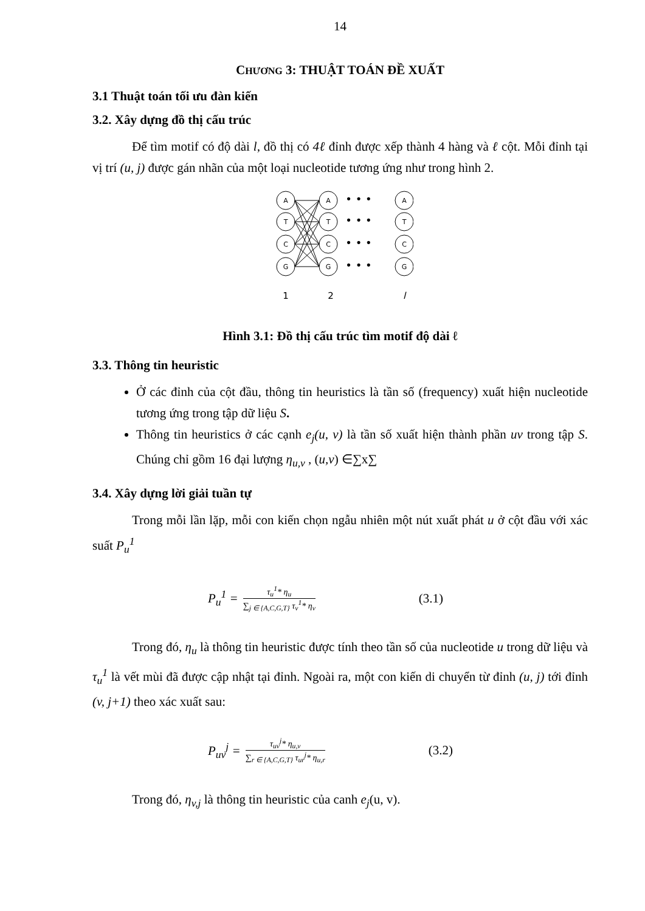14
CHƯƠNG 3: THUẬT TOÁN ĐỀ XUẤT
3.1 Thuật toán tối ưu đàn kiến
3.2. Xây dựng đồ thị cấu trúc
Để tìm motif có độ dài l, đồ thị có 4ℓ đỉnh được xếp thành 4 hàng và ℓ cột. Mỗi đỉnh tại vị trí (u, j) được gán nhãn của một loại nucleotide tương ứng như trong hình 2.
A
T
C
G
A
T
C
G
A
T
C
G
• • •
• • •
• • •
• • •
1
2
l
Hình 3.1: Đồ thị cấu trúc tìm motif độ dài ℓ
3.3. Thông tin heuristic
Ở các đỉnh của cột đầu, thông tin heuristics là tần số (frequency) xuất hiện nucleotide tương ứng trong tập dữ liệu S.
Thông tin heuristics ở các cạnh e<sub>j</sub>(u, v) là tần số xuất hiện thành phần uv trong tập S. Chúng chỉ gồm 16 đại lượng η<sub>u,v</sub> , (u,v) ∈∑x∑
3.4. Xây dựng lời giải tuần tự
Trong mỗi lần lặp, mỗi con kiến chọn ngẫu nhiên một nút xuất phát u ở cột đầu với xác suất P<sub>u</sub><sup>1</sup>
P<sub>u</sub><sup>1</sup> = τ<sub>u</sub><sup>1</sup>* η<sub>u</sub> ∑<sub>j ∈ {A,C,G,T}</sub> τ<sub>v</sub><sup>1</sup>* η<sub>v</sub> (3.1)
Trong đó, η<sub>u</sub> là thông tin heuristic được tính theo tần số của nucleotide u trong dữ liệu và τ<sub>u</sub><sup>1</sup> là vết mùi đã được cập nhật tại đỉnh. Ngoài ra, một con kiến di chuyển từ đỉnh (u, j) tới đỉnh (v, j+1) theo xác xuất sau:
P<sub>uv</sub><sup>j</sup> = τ<sub>uv</sub><sup>j</sup>* η<sub>u,v</sub> ∑<sub>r ∈ {A,C,G,T}</sub> τ<sub>ur</sub><sup>j</sup>* η<sub>u,r</sub> (3.2)
Trong đó, η<sub>v,j</sub> là thông tin heuristic của canh e<sub>j</sub>(u, v).